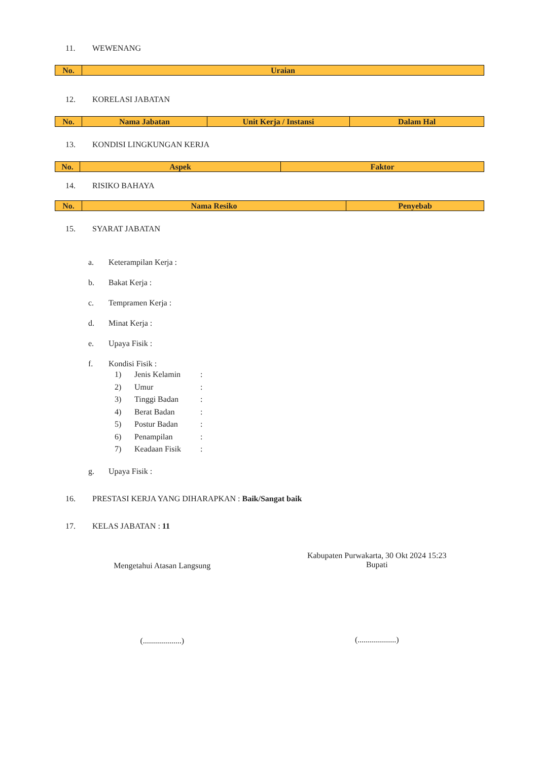11. WEWENANG
| No. | Uraian |
| --- | --- |
12. KORELASI JABATAN
| No. | Nama Jabatan | Unit Kerja / Instansi | Dalam Hal |
| --- | --- | --- | --- |
13. KONDISI LINGKUNGAN KERJA
| No. | Aspek | Faktor |
| --- | --- | --- |
14. RISIKO BAHAYA
| No. | Nama Resiko | Penyebab |
| --- | --- | --- |
15. SYARAT JABATAN
a. Keterampilan Kerja :
b. Bakat Kerja :
c. Tempramen Kerja :
d. Minat Kerja :
e. Upaya Fisik :
f. Kondisi Fisik :
1) Jenis Kelamin:
2) Umur:
3) Tinggi Badan:
4) Berat Badan:
5) Postur Badan:
6) Penampilan:
7) Keadaan Fisik:
g. Upaya Fisik :
16. PRESTASI KERJA YANG DIHARAPKAN : Baik/Sangat baik
17. KELAS JABATAN : 11
Mengetahui Atasan Langsung
(...................)
Kabupaten Purwakarta, 30 Okt 2024 15:23
Bupati
(...................)